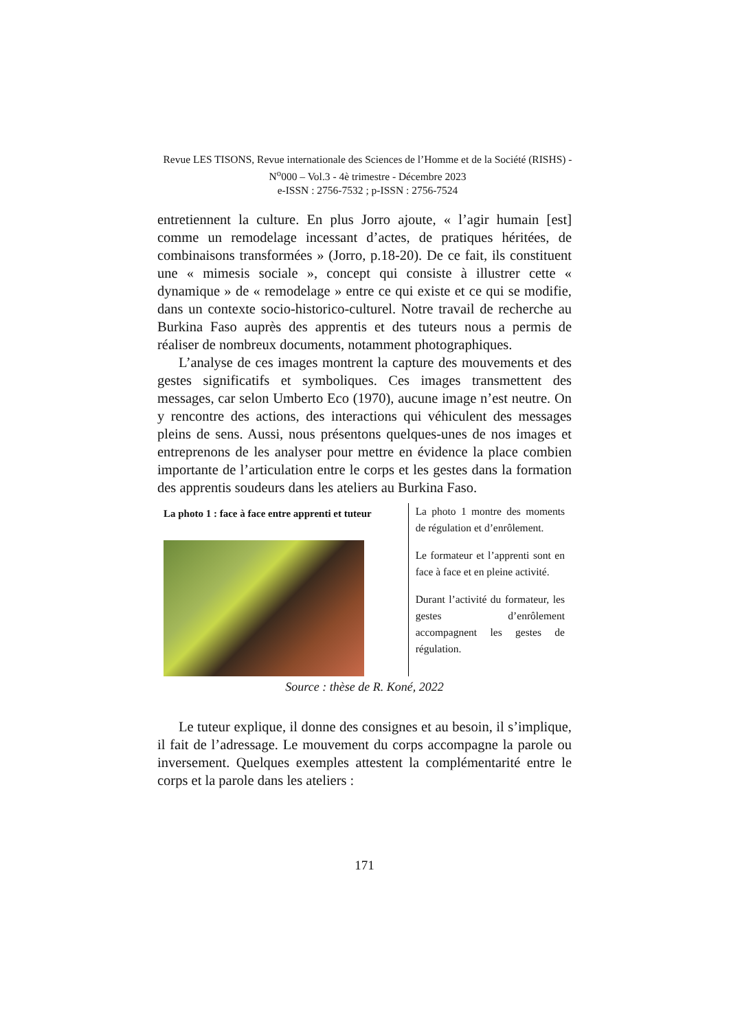Revue LES TISONS, Revue internationale des Sciences de l’Homme et de la Société (RISHS) - N<sup>o</sup>000 – Vol.3 - 4è trimestre - Décembre 2023
e-ISSN : 2756-7532 ; p-ISSN : 2756-7524
entretiennent la culture. En plus Jorro ajoute, « l’agir humain [est] comme un remodelage incessant d’actes, de pratiques héritées, de combinaisons transformées » (Jorro, p.18-20). De ce fait, ils constituent une « mimesis sociale », concept qui consiste à illustrer cette « dynamique » de « remodelage » entre ce qui existe et ce qui se modifie, dans un contexte socio-historico-culturel. Notre travail de recherche au Burkina Faso auprès des apprentis et des tuteurs nous a permis de réaliser de nombreux documents, notamment photographiques.
L’analyse de ces images montrent la capture des mouvements et des gestes significatifs et symboliques. Ces images transmettent des messages, car selon Umberto Eco (1970), aucune image n’est neutre. On y rencontre des actions, des interactions qui véhiculent des messages pleins de sens. Aussi, nous présentons quelques-unes de nos images et entreprenons de les analyser pour mettre en évidence la place combien importante de l’articulation entre le corps et les gestes dans la formation des apprentis soudeurs dans les ateliers au Burkina Faso.
La photo 1 : face à face entre apprenti et tuteur
La photo 1 montre des moments de régulation et d’enrôlement.
Le formateur et l’apprenti sont en face à face et en pleine activité.
Durant l’activité du formateur, les gestes d’enrôlement accompagnent les gestes de régulation.
Source : thèse de R. Koné, 2022
Le tuteur explique, il donne des consignes et au besoin, il s’implique, il fait de l’adressage. Le mouvement du corps accompagne la parole ou inversement. Quelques exemples attestent la complémentarité entre le corps et la parole dans les ateliers :
171